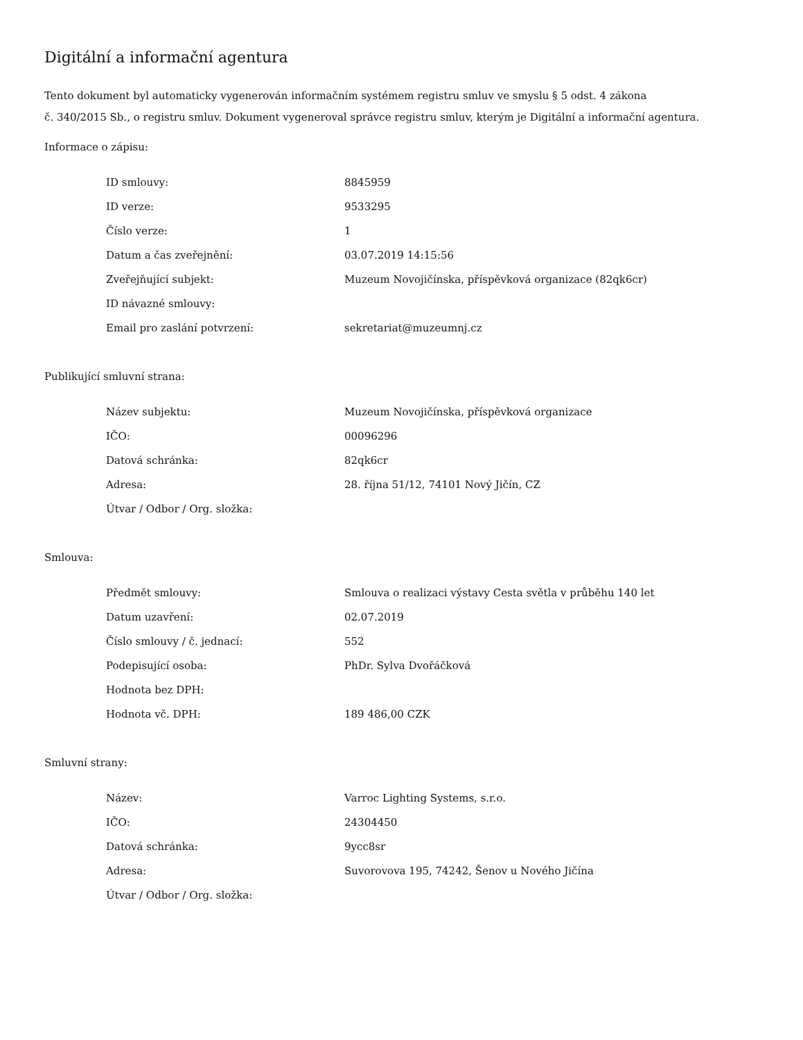Digitální a informační agentura
Tento dokument byl automaticky vygenerován informačním systémem registru smluv ve smyslu § 5 odst. 4 zákona
č. 340/2015 Sb., o registru smluv. Dokument vygeneroval správce registru smluv, kterým je Digitální a informační agentura.
Informace o zápisu:
| ID smlouvy: | 8845959 |
| ID verze: | 9533295 |
| Číslo verze: | 1 |
| Datum a čas zveřejnění: | 03.07.2019 14:15:56 |
| Zveřejňující subjekt: | Muzeum Novojičínska, příspěvková organizace (82qk6cr) |
| ID návazné smlouvy: | |
| Email pro zaslání potvrzení: | sekretariat@muzeumnj.cz |
Publikující smluvní strana:
| Název subjektu: | Muzeum Novojičínska, příspěvková organizace |
| IČO: | 00096296 |
| Datová schránka: | 82qk6cr |
| Adresa: | 28. října 51/12, 74101 Nový Jičín, CZ |
| Útvar / Odbor / Org. složka: | |
Smlouva:
| Předmět smlouvy: | Smlouva o realizaci výstavy Cesta světla v průběhu 140 let |
| Datum uzavření: | 02.07.2019 |
| Číslo smlouvy / č. jednací: | 552 |
| Podepisující osoba: | PhDr. Sylva Dvořáčková |
| Hodnota bez DPH: | |
| Hodnota vč. DPH: | 189 486,00 CZK |
Smluvní strany:
| Název: | Varroc Lighting Systems, s.r.o. |
| IČO: | 24304450 |
| Datová schránka: | 9ycc8sr |
| Adresa: | Suvorovova 195, 74242, Šenov u Nového Jičína |
| Útvar / Odbor / Org. složka: | |